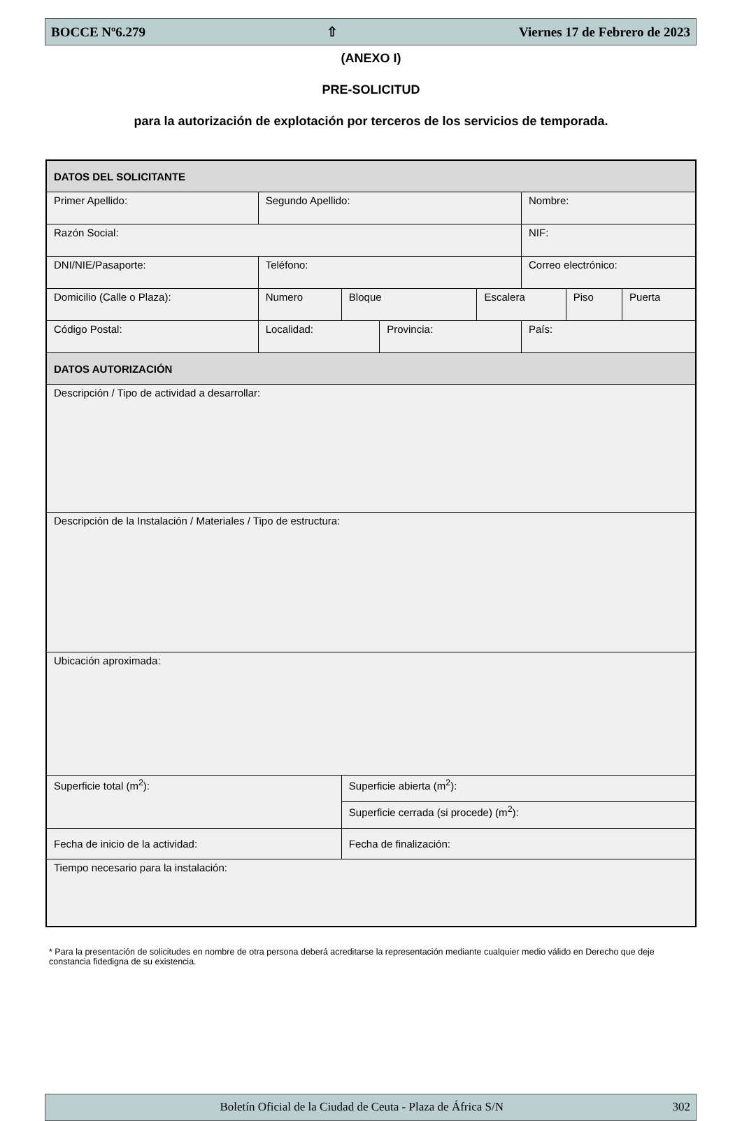BOCCE Nº6.279 ⇧ Viernes 17 de Febrero de 2023
(ANEXO I)
PRE-SOLICITUD
para la autorización de explotación por terceros de los servicios de temporada.
| DATOS DEL SOLICITANTE | | | | | | | | |
| Primer Apellido: | Segundo Apellido: | | | | | Nombre: | | |
| Razón Social: | | | | | | NIF: | | |
| DNI/NIE/Pasaporte: | Teléfono: | | | | | Correo electrónico: | | |
| Domicilio (Calle o Plaza): | | Numero | Bloque | | Escalera | | Piso | Puerta |
| Código Postal: | Localidad: | | | Provincia: | | País: | | |
| DATOS AUTORIZACIÓN | | | | | | | | |
| Descripción / Tipo de actividad a desarrollar: | | | | | | | | |
| Descripción de la Instalación / Materiales / Tipo de estructura: | | | | | | | | |
| Ubicación aproximada: | | | | | | | | |
| Superficie total (m<sup>2</sup>): | | | Superficie abierta (m<sup>2</sup>): | | | | | |
| | | | Superficie cerrada (si procede) (m<sup>2</sup>): | | | | | |
| Fecha de inicio de la actividad: | | | Fecha de finalización: | | | | | |
| Tiempo necesario para la instalación: | | | | | | | | |
* Para la presentación de solicitudes en nombre de otra persona deberá acreditarse la representación mediante cualquier medio válido en Derecho que deje constancia fidedigna de su existencia.
Boletín Oficial de la Ciudad de Ceuta - Plaza de África S/N 302